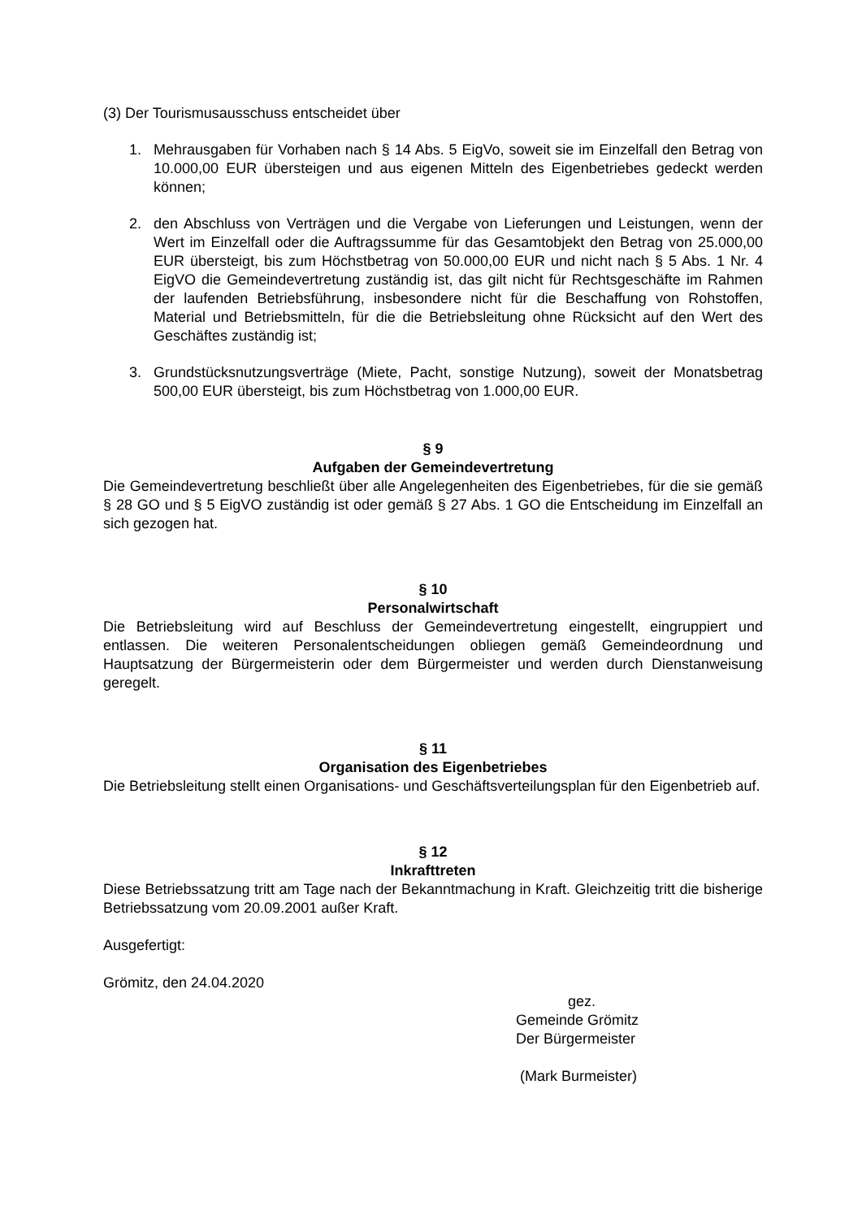(3) Der Tourismusausschuss entscheidet über
1. Mehrausgaben für Vorhaben nach § 14 Abs. 5 EigVo, soweit sie im Einzelfall den Betrag von 10.000,00 EUR übersteigen und aus eigenen Mitteln des Eigenbetriebes gedeckt werden können;
2. den Abschluss von Verträgen und die Vergabe von Lieferungen und Leistungen, wenn der Wert im Einzelfall oder die Auftragssumme für das Gesamtobjekt den Betrag von 25.000,00 EUR übersteigt, bis zum Höchstbetrag von 50.000,00 EUR und nicht nach § 5 Abs. 1 Nr. 4 EigVO die Gemeindevertretung zuständig ist, das gilt nicht für Rechtsgeschäfte im Rahmen der laufenden Betriebsführung, insbesondere nicht für die Beschaffung von Rohstoffen, Material und Betriebsmitteln, für die die Betriebsleitung ohne Rücksicht auf den Wert des Geschäftes zuständig ist;
3. Grundstücksnutzungsverträge (Miete, Pacht, sonstige Nutzung), soweit der Monatsbetrag 500,00 EUR übersteigt, bis zum Höchstbetrag von 1.000,00 EUR.
§ 9
Aufgaben der Gemeindevertretung
Die Gemeindevertretung beschließt über alle Angelegenheiten des Eigenbetriebes, für die sie gemäß § 28 GO und § 5 EigVO zuständig ist oder gemäß § 27 Abs. 1 GO die Entscheidung im Einzelfall an sich gezogen hat.
§ 10
Personalwirtschaft
Die Betriebsleitung wird auf Beschluss der Gemeindevertretung eingestellt, eingruppiert und entlassen. Die weiteren Personalentscheidungen obliegen gemäß Gemeindeordnung und Hauptsatzung der Bürgermeisterin oder dem Bürgermeister und werden durch Dienstanweisung geregelt.
§ 11
Organisation des Eigenbetriebes
Die Betriebsleitung stellt einen Organisations- und Geschäftsverteilungsplan für den Eigenbetrieb auf.
§ 12
Inkrafttreten
Diese Betriebssatzung tritt am Tage nach der Bekanntmachung in Kraft. Gleichzeitig tritt die bisherige Betriebssatzung vom 20.09.2001 außer Kraft.
Ausgefertigt:
Grömitz, den 24.04.2020
gez.
Gemeinde Grömitz
Der Bürgermeister
(Mark Burmeister)